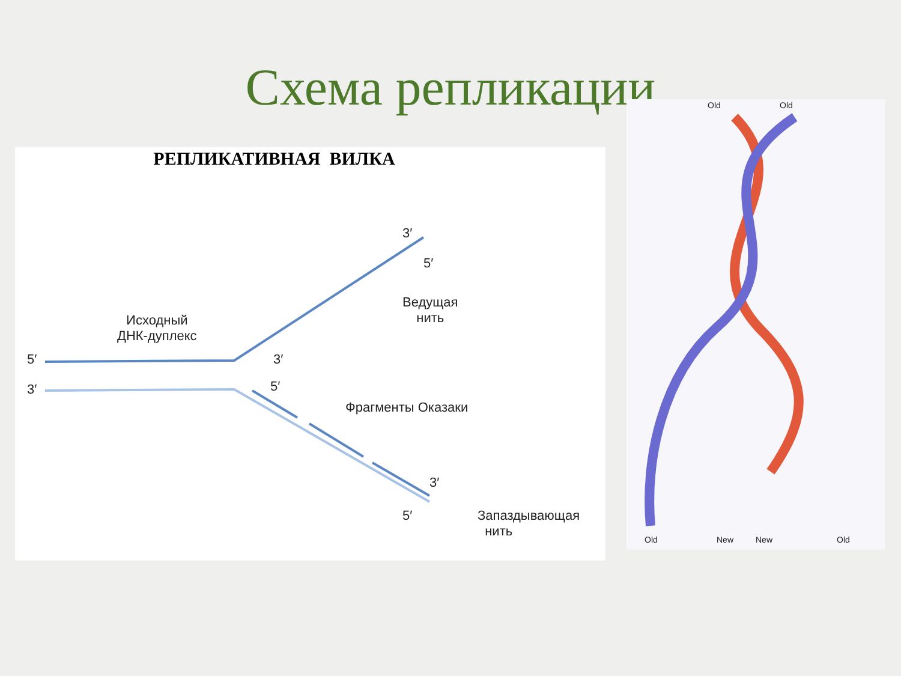Схема репликации
РЕПЛИКАТИВНАЯ ВИЛКА
Исходный
ДНК-дуплекс
Ведущая
нить
Фрагменты Оказаки
Запаздывающая
нить
5′
3′
3′
5′
3′
5′
3′
5′
Old Old
Old New New Old